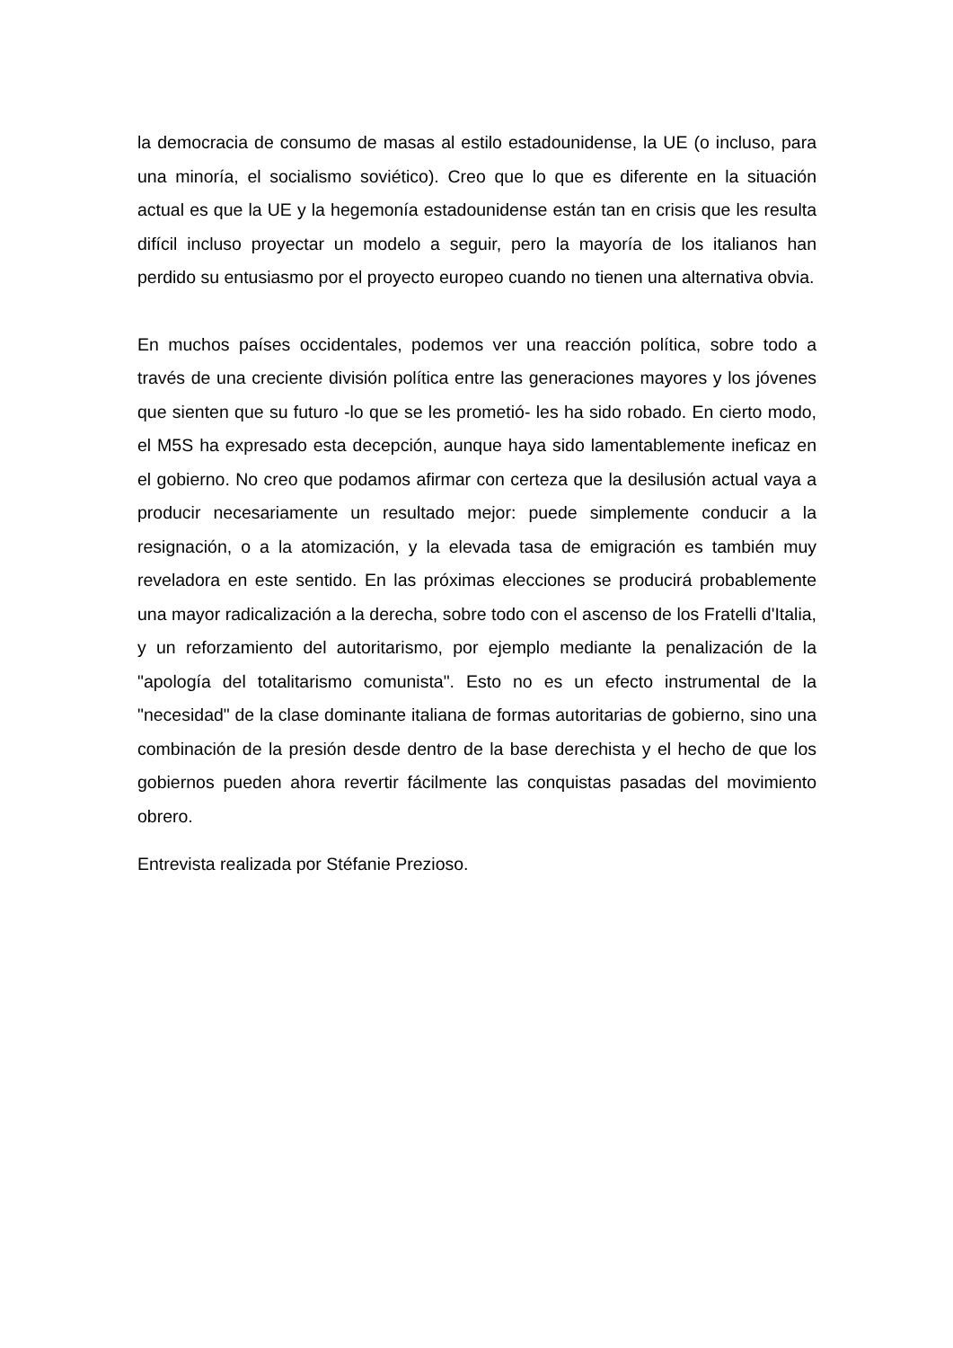la democracia de consumo de masas al estilo estadounidense, la UE (o incluso, para una minoría, el socialismo soviético). Creo que lo que es diferente en la situación actual es que la UE y la hegemonía estadounidense están tan en crisis que les resulta difícil incluso proyectar un modelo a seguir, pero la mayoría de los italianos han perdido su entusiasmo por el proyecto europeo cuando no tienen una alternativa obvia.
En muchos países occidentales, podemos ver una reacción política, sobre todo a través de una creciente división política entre las generaciones mayores y los jóvenes que sienten que su futuro -lo que se les prometió- les ha sido robado. En cierto modo, el M5S ha expresado esta decepción, aunque haya sido lamentablemente ineficaz en el gobierno. No creo que podamos afirmar con certeza que la desilusión actual vaya a producir necesariamente un resultado mejor: puede simplemente conducir a la resignación, o a la atomización, y la elevada tasa de emigración es también muy reveladora en este sentido. En las próximas elecciones se producirá probablemente una mayor radicalización a la derecha, sobre todo con el ascenso de los Fratelli d'Italia, y un reforzamiento del autoritarismo, por ejemplo mediante la penalización de la "apología del totalitarismo comunista". Esto no es un efecto instrumental de la "necesidad" de la clase dominante italiana de formas autoritarias de gobierno, sino una combinación de la presión desde dentro de la base derechista y el hecho de que los gobiernos pueden ahora revertir fácilmente las conquistas pasadas del movimiento obrero.
Entrevista realizada por Stéfanie Prezioso.